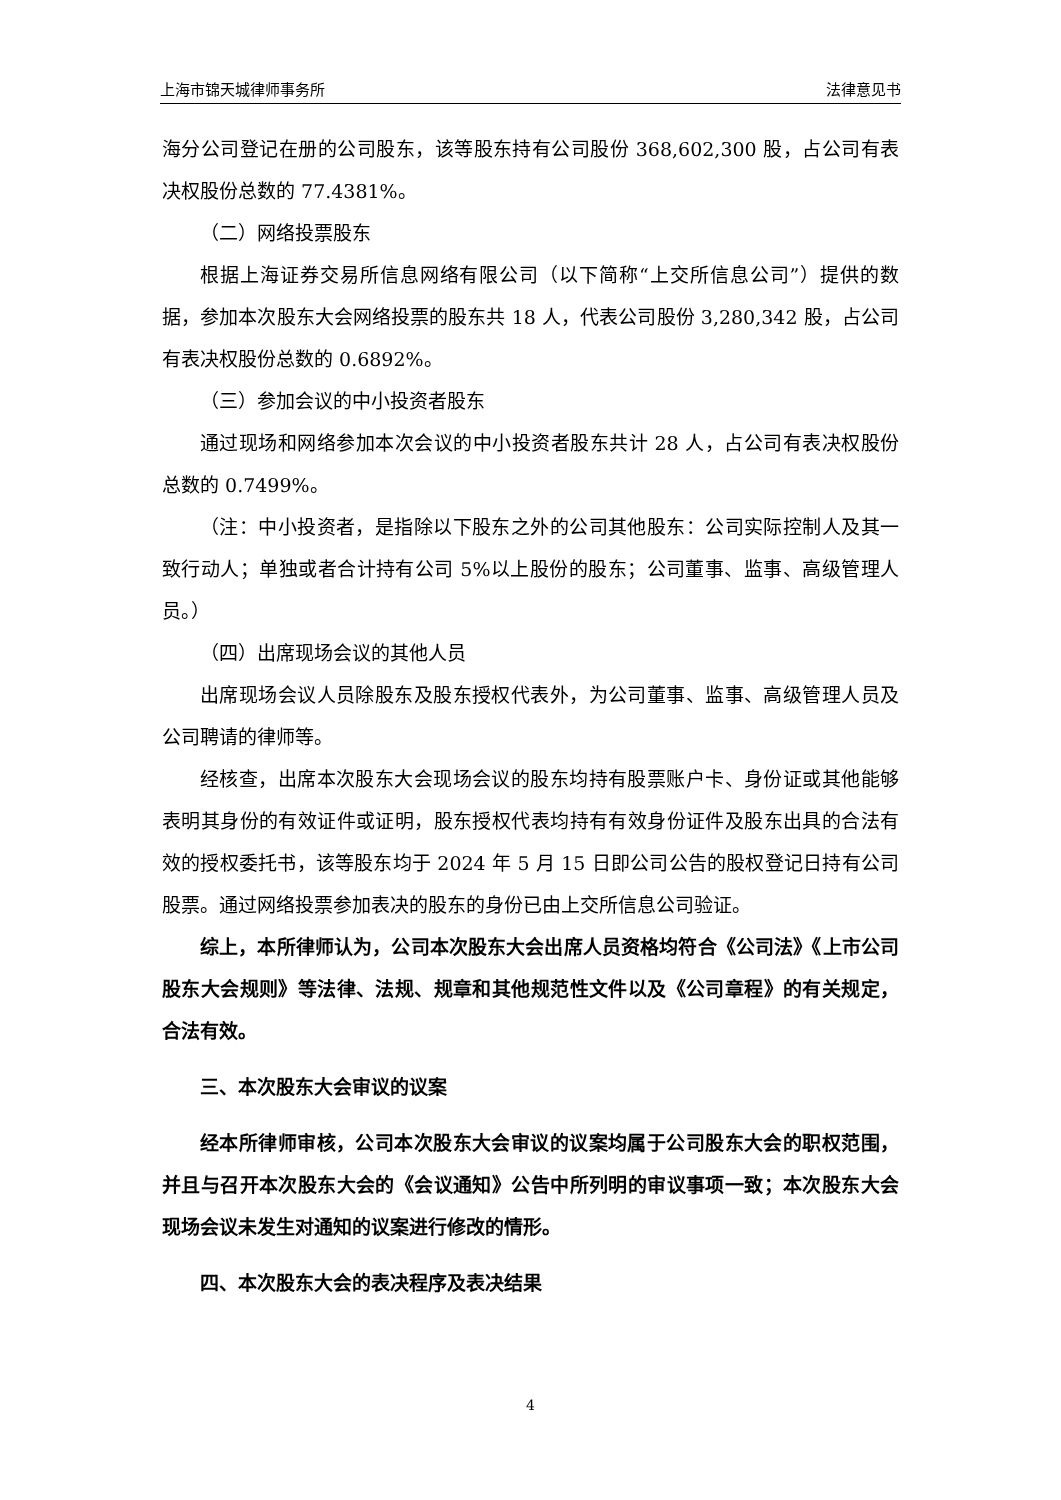上海市锦天城律师事务所 法律意见书
海分公司登记在册的公司股东，该等股东持有公司股份 368,602,300 股，占公司有表决权股份总数的 77.4381%。
（二）网络投票股东
根据上海证券交易所信息网络有限公司（以下简称“上交所信息公司”）提供的数据，参加本次股东大会网络投票的股东共 18 人，代表公司股份 3,280,342 股，占公司有表决权股份总数的 0.6892%。
（三）参加会议的中小投资者股东
通过现场和网络参加本次会议的中小投资者股东共计 28 人，占公司有表决权股份总数的 0.7499%。
（注：中小投资者，是指除以下股东之外的公司其他股东：公司实际控制人及其一致行动人；单独或者合计持有公司 5%以上股份的股东；公司董事、监事、高级管理人员。）
（四）出席现场会议的其他人员
出席现场会议人员除股东及股东授权代表外，为公司董事、监事、高级管理人员及公司聘请的律师等。
经核查，出席本次股东大会现场会议的股东均持有股票账户卡、身份证或其他能够表明其身份的有效证件或证明，股东授权代表均持有有效身份证件及股东出具的合法有效的授权委托书，该等股东均于 2024 年 5 月 15 日即公司公告的股权登记日持有公司股票。通过网络投票参加表决的股东的身份已由上交所信息公司验证。
综上，本所律师认为，公司本次股东大会出席人员资格均符合《公司法》《上市公司股东大会规则》等法律、法规、规章和其他规范性文件以及《公司章程》的有关规定，合法有效。
三、本次股东大会审议的议案
经本所律师审核，公司本次股东大会审议的议案均属于公司股东大会的职权范围，并且与召开本次股东大会的《会议通知》公告中所列明的审议事项一致；本次股东大会现场会议未发生对通知的议案进行修改的情形。
四、本次股东大会的表决程序及表决结果
4